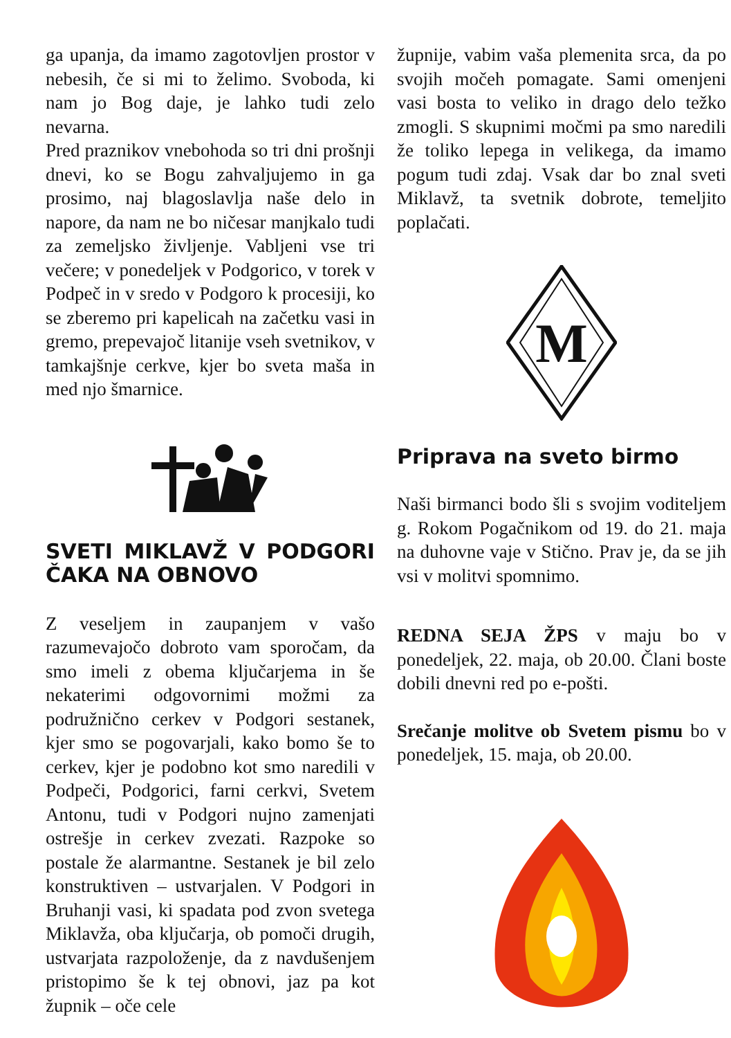ga upanja, da imamo zagotovljen prostor v nebesih, če si mi to želimo. Svoboda, ki nam jo Bog daje, je lahko tudi zelo nevarna.
Pred praznikov vnebohoda so tri dni prošnji dnevi, ko se Bogu zahvaljujemo in ga prosimo, naj blagoslavlja naše delo in napore, da nam ne bo ničesar manjkalo tudi za zemeljsko življenje. Vabljeni vse tri večere; v ponedeljek v Podgorico, v torek v Podpeč in v sredo v Podgoro k procesiji, ko se zberemo pri kapelicah na začetku vasi in gremo, prepevajoč litanije vseh svetnikov, v tamkajšnje cerkve, kjer bo sveta maša in med njo šmarnice.
SVETI MIKLAVŽ V PODGORI ČAKA NA OBNOVO
Z veseljem in zaupanjem v vašo razumevajočo dobroto vam sporočam, da smo imeli z obema ključarjema in še nekaterimi odgovornimi možmi za podružnično cerkev v Podgori sestanek, kjer smo se pogovarjali, kako bomo še to cerkev, kjer je podobno kot smo naredili v Podpeči, Podgorici, farni cerkvi, Svetem Antonu, tudi v Podgori nujno zamenjati ostrešje in cerkev zvezati. Razpoke so postale že alarmantne. Sestanek je bil zelo konstruktiven – ustvarjalen. V Podgori in Bruhanji vasi, ki spadata pod zvon svetega Miklavža, oba ključarja, ob pomoči drugih, ustvarjata razpoloženje, da z navdušenjem pristopimo še k tej obnovi, jaz pa kot župnik – oče cele
župnije, vabim vaša plemenita srca, da po svojih močeh pomagate. Sami omenjeni vasi bosta to veliko in drago delo težko zmogli. S skupnimi močmi pa smo naredili že toliko lepega in velikega, da imamo pogum tudi zdaj. Vsak dar bo znal sveti Miklavž, ta svetnik dobrote, temeljito poplačati.
M
Priprava na sveto birmo
Naši birmanci bodo šli s svojim voditeljem g. Rokom Pogačnikom od 19. do 21. maja na duhovne vaje v Stično. Prav je, da se jih vsi v molitvi spomnimo.
REDNA SEJA ŽPS v maju bo v ponedeljek, 22. maja, ob 20.00. Člani boste dobili dnevni red po e-pošti.
Srečanje molitve ob Svetem pismu bo v ponedeljek, 15. maja, ob 20.00.